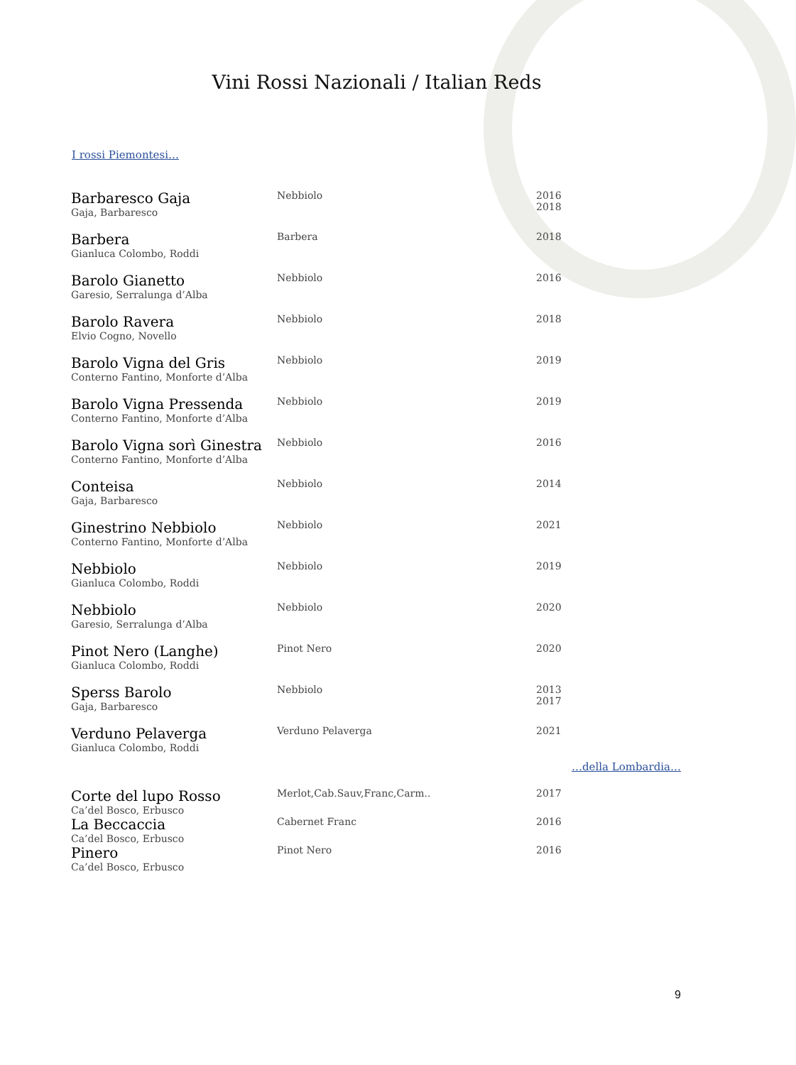Vini Rossi Nazionali / Italian Reds
I rossi Piemontesi…
| Barbaresco Gaja Gaja, Barbaresco | Nebbiolo | 2016 2018 |
| Barbera Gianluca Colombo, Roddi | Barbera | 2018 |
| Barolo Gianetto Garesio, Serralunga d’Alba | Nebbiolo | 2016 |
| Barolo Ravera Elvio Cogno, Novello | Nebbiolo | 2018 |
| Barolo Vigna del Gris Conterno Fantino, Monforte d’Alba | Nebbiolo | 2019 |
| Barolo Vigna Pressenda Conterno Fantino, Monforte d’Alba | Nebbiolo | 2019 |
| Barolo Vigna sorì Ginestra Conterno Fantino, Monforte d’Alba | Nebbiolo | 2016 |
| Conteisa Gaja, Barbaresco | Nebbiolo | 2014 |
| Ginestrino Nebbiolo Conterno Fantino, Monforte d’Alba | Nebbiolo | 2021 |
| Nebbiolo Gianluca Colombo, Roddi | Nebbiolo | 2019 |
| Nebbiolo Garesio, Serralunga d’Alba | Nebbiolo | 2020 |
| Pinot Nero (Langhe) Gianluca Colombo, Roddi | Pinot Nero | 2020 |
| Sperss Barolo Gaja, Barbaresco | Nebbiolo | 2013 2017 |
| Verduno Pelaverga Gianluca Colombo, Roddi | Verduno Pelaverga | 2021 |
…della Lombardia…
| Corte del lupo Rosso Ca’del Bosco, Erbusco | Merlot,Cab.Sauv,Franc,Carm.. | 2017 |
| La Beccaccia Ca’del Bosco, Erbusco | Cabernet Franc | 2016 |
| Pinero Ca’del Bosco, Erbusco | Pinot Nero | 2016 |
9